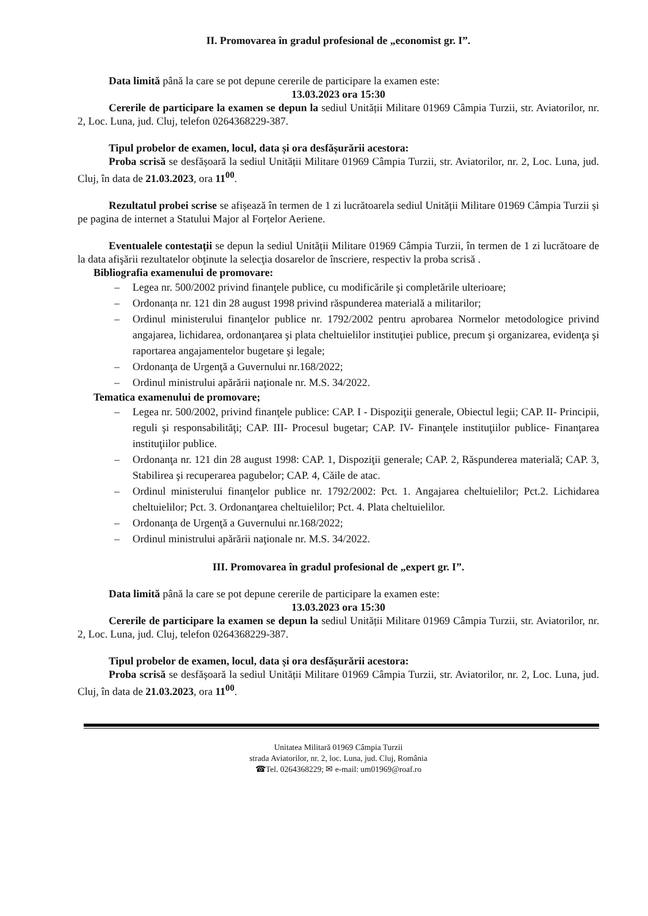II. Promovarea în gradul profesional de „economist gr. I”.
Data limită până la care se pot depune cererile de participare la examen este:
13.03.2023 ora 15:30
Cererile de participare la examen se depun la sediul Unității Militare 01969 Câmpia Turzii, str. Aviatorilor, nr. 2, Loc. Luna, jud. Cluj, telefon 0264368229-387.
Tipul probelor de examen, locul, data și ora desfășurării acestora:
Proba scrisă se desfășoară la sediul Unității Militare 01969 Câmpia Turzii, str. Aviatorilor, nr. 2, Loc. Luna, jud. Cluj, în data de 21.03.2023, ora 11<sup>00</sup>.
Rezultatul probei scrise se afișează în termen de 1 zi lucrătoarela sediul Unității Militare 01969 Câmpia Turzii și pe pagina de internet a Statului Major al Forțelor Aeriene.
Eventualele contestații se depun la sediul Unității Militare 01969 Câmpia Turzii, în termen de 1 zi lucrătoare de la data afişării rezultatelor obţinute la selecţia dosarelor de înscriere, respectiv la proba scrisă .
Bibliografia examenului de promovare:
– Legea nr. 500/2002 privind finanţele publice, cu modificările şi completările ulterioare;
– Ordonanța nr. 121 din 28 august 1998 privind răspunderea materială a militarilor;
– Ordinul ministerului finanţelor publice nr. 1792/2002 pentru aprobarea Normelor metodologice privind angajarea, lichidarea, ordonanţarea şi plata cheltuielilor instituţiei publice, precum şi organizarea, evidenţa şi raportarea angajamentelor bugetare şi legale;
– Ordonanţa de Urgenţă a Guvernului nr.168/2022;
– Ordinul ministrului apărării naţionale nr. M.S. 34/2022.
Tematica examenului de promovare;
– Legea nr. 500/2002, privind finanţele publice: CAP. I - Dispoziţii generale, Obiectul legii; CAP. II- Principii, reguli şi responsabilităţi; CAP. III- Procesul bugetar; CAP. IV- Finanţele instituţiilor publice- Finanţarea instituţiilor publice.
– Ordonanţa nr. 121 din 28 august 1998: CAP. 1, Dispoziţii generale; CAP. 2, Răspunderea materială; CAP. 3, Stabilirea şi recuperarea pagubelor; CAP. 4, Căile de atac.
– Ordinul ministerului finanţelor publice nr. 1792/2002: Pct. 1. Angajarea cheltuielilor; Pct.2. Lichidarea cheltuielilor; Pct. 3. Ordonanţarea cheltuielilor; Pct. 4. Plata cheltuielilor.
– Ordonanţa de Urgenţă a Guvernului nr.168/2022;
– Ordinul ministrului apărării naţionale nr. M.S. 34/2022.
III. Promovarea în gradul profesional de „expert gr. I”.
Data limită până la care se pot depune cererile de participare la examen este:
13.03.2023 ora 15:30
Cererile de participare la examen se depun la sediul Unității Militare 01969 Câmpia Turzii, str. Aviatorilor, nr. 2, Loc. Luna, jud. Cluj, telefon 0264368229-387.
Tipul probelor de examen, locul, data și ora desfășurării acestora:
Proba scrisă se desfășoară la sediul Unității Militare 01969 Câmpia Turzii, str. Aviatorilor, nr. 2, Loc. Luna, jud. Cluj, în data de 21.03.2023, ora 11<sup>00</sup>.
Unitatea Militară 01969 Câmpia Turzii
strada Aviatorilor, nr. 2, loc. Luna, jud. Cluj, România
☎Tel. 0264368229; ✉ e-mail: um01969@roaf.ro